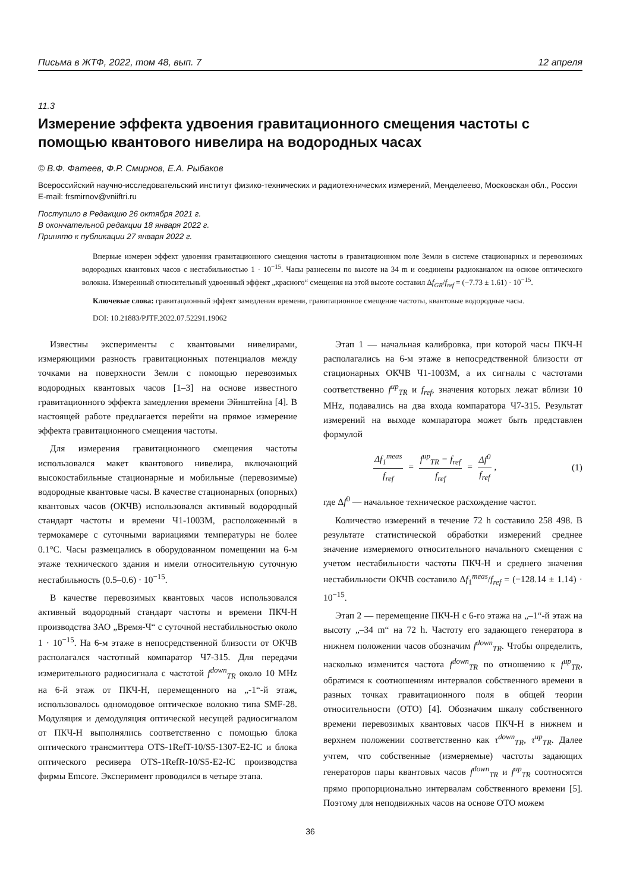Письма в ЖТФ, 2022, том 48, вып. 7 12 апреля
11.3
Измерение эффекта удвоения гравитационного смещения частоты с помощью квантового нивелира на водородных часах
© В.Ф. Фатеев, Ф.Р. Смирнов, Е.А. Рыбаков
Всероссийский научно-исследовательский институт физико-технических и радиотехнических измерений, Менделеево, Московская обл., Россия
E-mail: frsmirnov@vniiftri.ru
Поступило в Редакцию 26 октября 2021 г.
В окончательной редакции 18 января 2022 г.
Принято к публикации 27 января 2022 г.
Впервые измерен эффект удвоения гравитационного смещения частоты в гравитационном поле Земли в системе стационарных и перевозимых водородных квантовых часов с нестабильностью 1 · 10<sup>−15</sup>. Часы разнесены по высоте на 34 m и соединены радиоканалом на основе оптического волокна. Измеренный относительный удвоенный эффект „красного“ смещения на этой высоте составил Δf<sub>GR</sub>/f<sub>ref</sub> = (−7.73 ± 1.61) · 10<sup>−15</sup>.
Ключевые слова: гравитационный эффект замедления времени, гравитационное смещение частоты, квантовые водородные часы.
DOI: 10.21883/PJTF.2022.07.52291.19062
Известны эксперименты с квантовыми нивелирами, измеряющими разность гравитационных потенциалов между точками на поверхности Земли с помощью перевозимых водородных квантовых часов [1–3] на основе известного гравитационного эффекта замедления времени Эйнштейна [4]. В настоящей работе предлагается перейти на прямое измерение эффекта гравитационного смещения частоты.
Для измерения гравитационного смещения частоты использовался макет квантового нивелира, включающий высокостабильные стационарные и мобильные (перевозимые) водородные квантовые часы. В качестве стационарных (опорных) квантовых часов (ОКЧВ) использовался активный водородный стандарт частоты и времени Ч1-1003М, расположенный в термокамере с суточными вариациями температуры не более 0.1°C. Часы размещались в оборудованном помещении на 6-м этаже технического здания и имели относительную суточную нестабильность (0.5–0.6) · 10<sup>−15</sup>.
В качестве перевозимых квантовых часов использовался активный водородный стандарт частоты и времени ПКЧ-Н производства ЗАО „Время-Ч“ с суточной нестабильностью около 1 · 10<sup>−15</sup>. На 6-м этаже в непосредственной близости от ОКЧВ располагался частотный компаратор Ч7-315. Для передачи измерительного радиосигнала с частотой f<sup>down</sup><sub>TR</sub> около 10 MHz на 6-й этаж от ПКЧ-Н, перемещенного на „-1“-й этаж, использовалось одномодовое оптическое волокно типа SMF-28. Модуляция и демодуляция оптической несущей радиосигналом от ПКЧ-Н выполнялись соответственно с помощью блока оптического трансмиттера OTS-1RefT-10/S5-1307-E2-IC и блока оптического ресивера OTS-1RefR-10/S5-E2-IC производства фирмы Emcore. Эксперимент проводился в четыре этапа.
Этап 1 — начальная калибровка, при которой часы ПКЧ-Н располагались на 6-м этаже в непосредственной близости от стационарных ОКЧВ Ч1-1003М, а их сигналы с частотами соответственно f<sup>up</sup><sub>TR</sub> и f<sub>ref</sub>, значения которых лежат вблизи 10 MHz, подавались на два входа компаратора Ч7-315. Результат измерений на выходе компаратора может быть представлен формулой
Δf<sub>1</sub><sup>meas</sup> f<sub>ref</sub> = f<sup>up</sup><sub>TR</sub> − f<sub>ref</sub> f<sub>ref</sub> = Δf<sup>0</sup> f<sub>ref</sub>, (1)
где Δf<sup>0</sup> — начальное техническое расхождение частот.
Количество измерений в течение 72 h составило 258 498. В результате статистической обработки измерений среднее значение измеряемого относительного начального смещения с учетом нестабильности частоты ПКЧ-Н и среднего значения нестабильности ОКЧВ составило Δf<sub>1</sub><sup>meas</sup>/f<sub>ref</sub> = (−128.14 ± 1.14) · 10<sup>−15</sup>.
Этап 2 — перемещение ПКЧ-Н с 6-го этажа на „–1“-й этаж на высоту „–34 m“ на 72 h. Частоту его задающего генератора в нижнем положении часов обозначим f<sup>down</sup><sub>TR</sub>. Чтобы определить, насколько изменится частота f<sup>down</sup><sub>TR</sub> по отношению к f<sup>up</sup><sub>TR</sub>, обратимся к соотношениям интервалов собственного времени в разных точках гравитационного поля в общей теории относительности (ОТО) [4]. Обозначим шкалу собственного времени перевозимых квантовых часов ПКЧ-Н в нижнем и верхнем положении соответственно как τ<sup>down</sup><sub>TR</sub>, τ<sup>up</sup><sub>TR</sub>. Далее учтем, что собственные (измеряемые) частоты задающих генераторов пары квантовых часов f<sup>down</sup><sub>TR</sub> и f<sup>up</sup><sub>TR</sub> соотносятся прямо пропорционально интервалам собственного времени [5]. Поэтому для неподвижных часов на основе ОТО можем
36